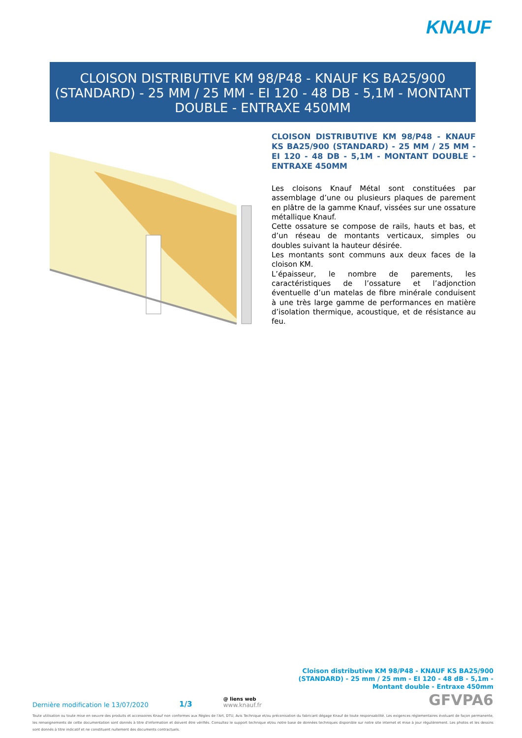KNAUF
CLOISON DISTRIBUTIVE KM 98/P48 - KNAUF KS BA25/900 (STANDARD) - 25 MM / 25 MM - EI 120 - 48 DB - 5,1M - MONTANT DOUBLE - ENTRAXE 450MM
CLOISON DISTRIBUTIVE KM 98/P48 - KNAUF KS BA25/900 (STANDARD) - 25 MM / 25 MM - EI 120 - 48 DB - 5,1M - MONTANT DOUBLE - ENTRAXE 450MM
Les cloisons Knauf Métal sont constituées par assemblage d’une ou plusieurs plaques de parement en plâtre de la gamme Knauf, vissées sur une ossature métallique Knauf.
Cette ossature se compose de rails, hauts et bas, et d’un réseau de montants verticaux, simples ou doubles suivant la hauteur désirée.
Les montants sont communs aux deux faces de la cloison KM.
L’épaisseur, le nombre de parements, les caractéristiques de l’ossature et l’adjonction éventuelle d’un matelas de fibre minérale conduisent à une très large gamme de performances en matière d’isolation thermique, acoustique, et de résistance au feu.
Cloison distributive KM 98/P48 - KNAUF KS BA25/900 (STANDARD) - 25 mm / 25 mm - EI 120 - 48 dB - 5,1m - Montant double - Entraxe 450mm
Dernière modification le 13/07/2020 1/3 @ liens web
www.knauf.fr GFVPA6
Toute utilisation ou toute mise en oeuvre des produits et accessoires Knauf non conformes aux Règles de l'Art, DTU, Avis Technique et/ou préconisation du fabricant dégage Knauf de toute responsabilité. Les exigences réglementaires évoluant de façon permanente, les renseignements de cette documentation sont donnés à titre d'information et doivent être vérifiés. Consultez le support technique et/ou notre base de données techniques disponible sur notre site internet et mise à jour régulièrement. Les photos et les dessins sont donnés à titre indicatif et ne constituent nullement des documents contractuels.